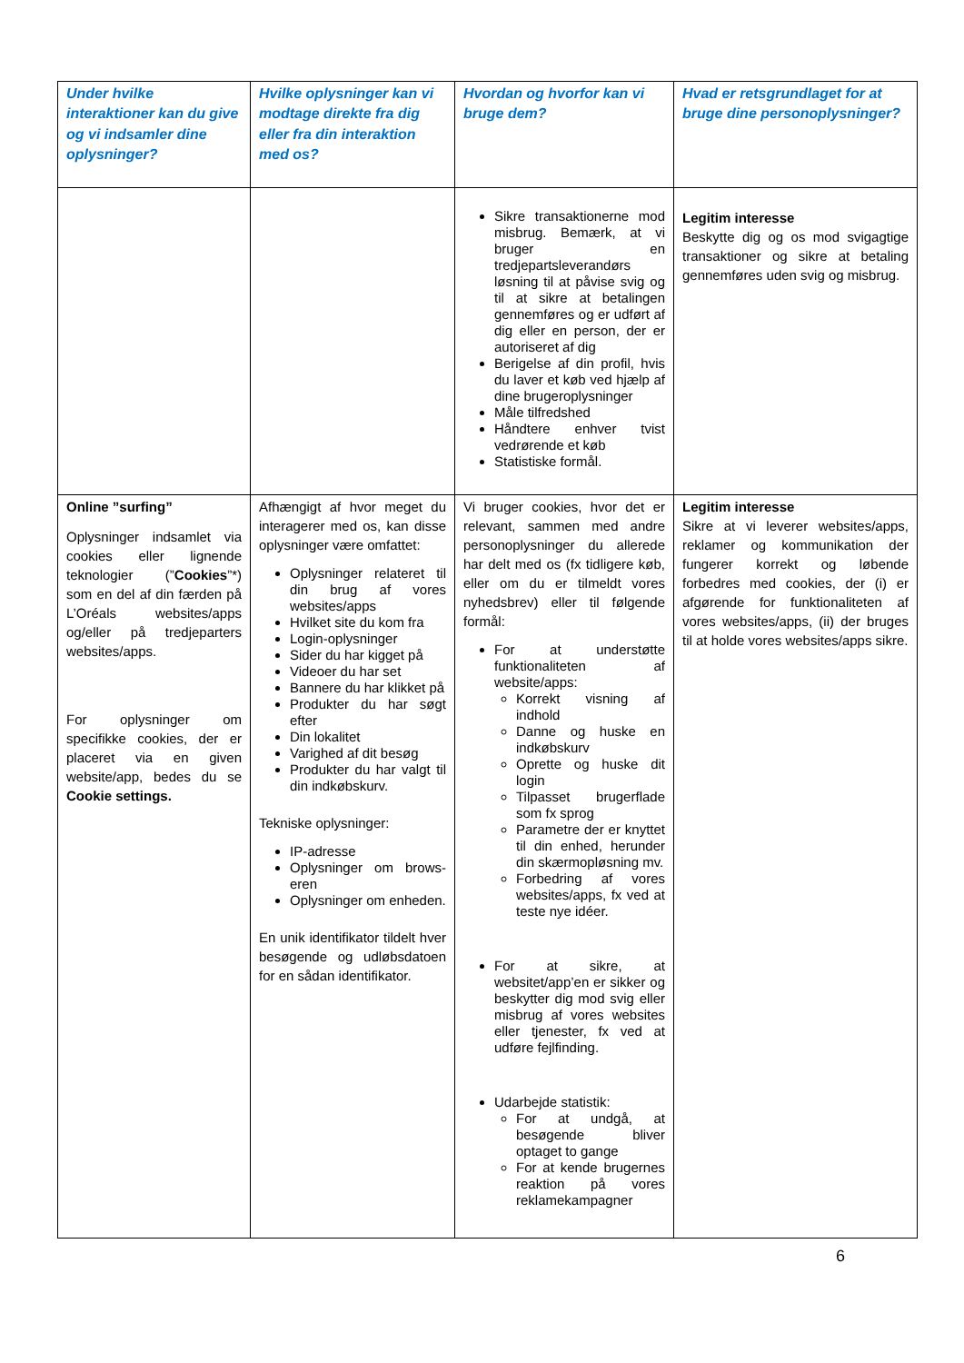| Under hvilke interaktioner kan du give og vi indsamler dine oplysninger? | Hvilke oplysninger kan vi modtage direkte fra dig eller fra din interaktion med os? | Hvordan og hvorfor kan vi bruge dem? | Hvad er retsgrundlaget for at bruge dine personoplysninger? |
| --- | --- | --- | --- |
| | | Sikre transaktionerne mod misbrug. Bemærk, at vi bruger en tredjepartsleverandørs løsning til at påvise svig og til at sikre at betalingen gennemføres og er udført af dig eller en person, der er autoriseret af dig Berigelse af din profil, hvis du laver et køb ved hjælp af dine brugeroplysninger Måle tilfredshed Håndtere enhver tvist vedrørende et køb Statistiske formål. | Legitim interesse Beskytte dig og os mod svigagtige transaktioner og sikre at betaling gennemføres uden svig og misbrug. |
| Online ”surfing” Oplysninger indsamlet via cookies eller lignende teknologier (” Cookies ”*) som en del af din færden på L’Oréals websites/apps og/eller på tredjeparters websites/apps. For oplysninger om specifikke cookies, der er placeret via en given website/app, bedes du se Cookie settings. | Afhængigt af hvor meget du interagerer med os, kan disse oplysninger være omfattet: Oplysninger relateret til din brug af vores websites/apps Hvilket site du kom fra Login-oplysninger Sider du har kigget på Videoer du har set Bannere du har klikket på Produkter du har søgt efter Din lokalitet Varighed af dit besøg Produkter du har valgt til din indkøbskurv. Tekniske oplysninger: IP-adresse Oplysninger om brows-eren Oplysninger om enheden. En unik identifikator tildelt hver besøgende og udløbsdatoen for en sådan identifikator. | Vi bruger cookies, hvor det er relevant, sammen med andre personoplysninger du allerede har delt med os (fx tidligere køb, eller om du er tilmeldt vores nyhedsbrev) eller til følgende formål: For at understøtte funktionaliteten af website/apps: Korrekt visning af indhold Danne og huske en indkøbskurv Oprette og huske dit login Tilpasset brugerflade som fx sprog Parametre der er knyttet til din enhed, herunder din skærmopløsning mv. Forbedring af vores websites/apps, fx ved at teste nye idéer. For at sikre, at websitet/app’en er sikker og beskytter dig mod svig eller misbrug af vores websites eller tjenester, fx ved at udføre fejlfinding. Udarbejde statistik: For at undgå, at besøgende bliver optaget to gange For at kende brugernes reaktion på vores reklamekampagner | Legitim interesse Sikre at vi leverer websites/apps, reklamer og kommunikation der fungerer korrekt og løbende forbedres med cookies, der (i) er afgørende for funktionaliteten af vores websites/apps, (ii) der bruges til at holde vores websites/apps sikre. |
6